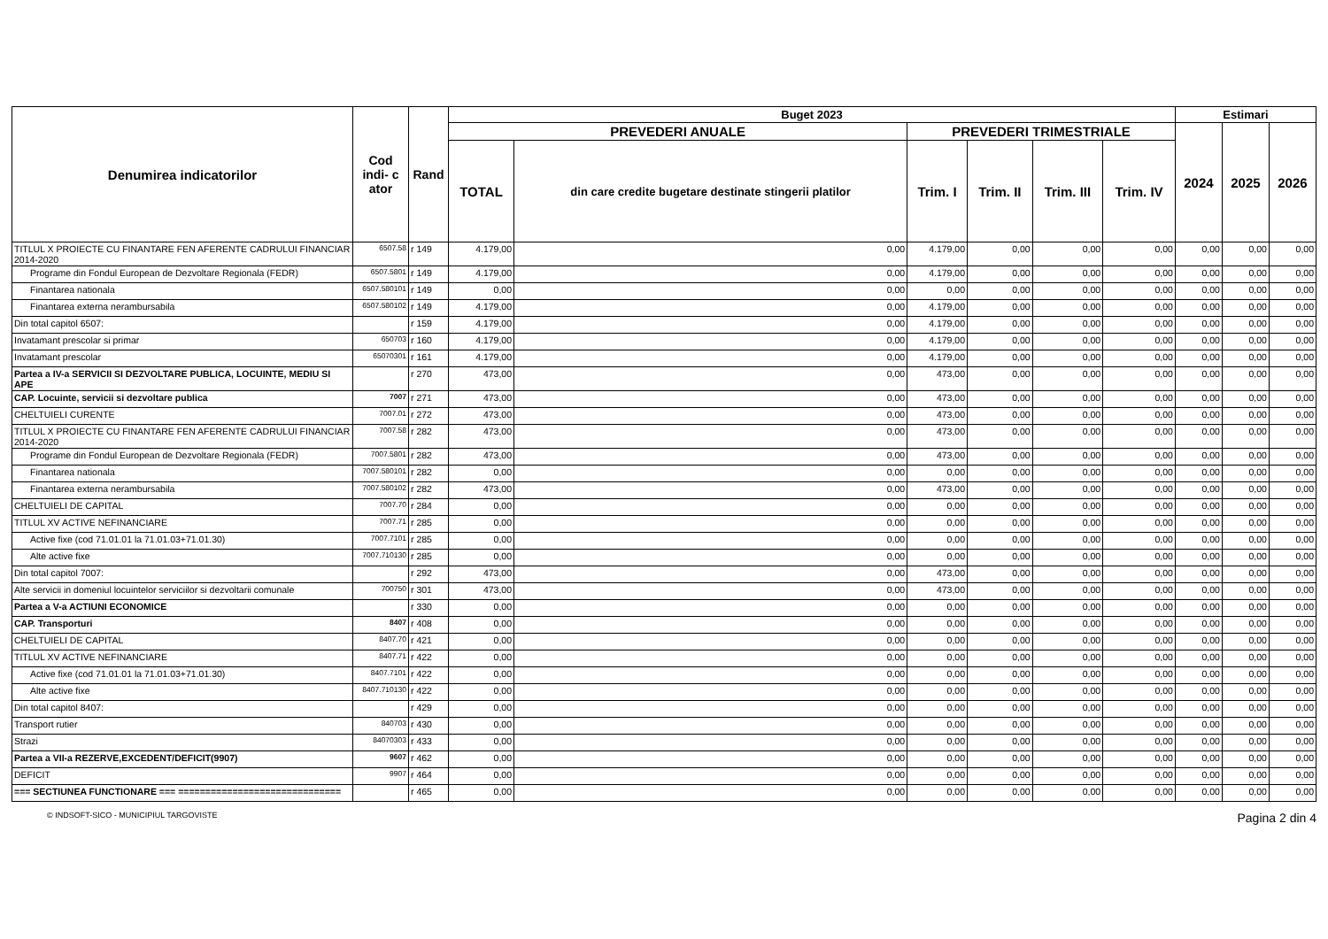| Denumirea indicatorilor | Cod indi- c ator | Rand | Buget 2023 | | | | | | Estimari | | |
| --- | --- | --- | --- | --- | --- | --- | --- | --- | --- | --- | --- |
| | | | PREVEDERI ANUALE | | PREVEDERI TRIMESTRIALE | | | | 2024 | 2025 | 2026 |
| | | | TOTAL | din care credite bugetare destinate stingerii platilor | Trim. I | Trim. II | Trim. III | Trim. IV | | | |
| TITLUL X PROIECTE CU FINANTARE FEN AFERENTE CADRULUI FINANCIAR 2014-2020 | 6507.58 | r 149 | 4.179,00 | 0,00 | 4.179,00 | 0,00 | 0,00 | 0,00 | 0,00 | 0,00 | 0,00 |
| Programe din Fondul European de Dezvoltare Regionala (FEDR) | 6507.5801 | r 149 | 4.179,00 | 0,00 | 4.179,00 | 0,00 | 0,00 | 0,00 | 0,00 | 0,00 | 0,00 |
| Finantarea nationala | 6507.580101 | r 149 | 0,00 | 0,00 | 0,00 | 0,00 | 0,00 | 0,00 | 0,00 | 0,00 | 0,00 |
| Finantarea externa nerambursabila | 6507.580102 | r 149 | 4.179,00 | 0,00 | 4.179,00 | 0,00 | 0,00 | 0,00 | 0,00 | 0,00 | 0,00 |
| Din total capitol 6507: | | r 159 | 4.179,00 | 0,00 | 4.179,00 | 0,00 | 0,00 | 0,00 | 0,00 | 0,00 | 0,00 |
| Invatamant prescolar si primar | 650703 | r 160 | 4.179,00 | 0,00 | 4.179,00 | 0,00 | 0,00 | 0,00 | 0,00 | 0,00 | 0,00 |
| Invatamant prescolar | 65070301 | r 161 | 4.179,00 | 0,00 | 4.179,00 | 0,00 | 0,00 | 0,00 | 0,00 | 0,00 | 0,00 |
| Partea a IV-a SERVICII SI DEZVOLTARE PUBLICA, LOCUINTE, MEDIU SI APE | | r 270 | 473,00 | 0,00 | 473,00 | 0,00 | 0,00 | 0,00 | 0,00 | 0,00 | 0,00 |
| CAP. Locuinte, servicii si dezvoltare publica | 7007 | r 271 | 473,00 | 0,00 | 473,00 | 0,00 | 0,00 | 0,00 | 0,00 | 0,00 | 0,00 |
| CHELTUIELI CURENTE | 7007.01 | r 272 | 473,00 | 0,00 | 473,00 | 0,00 | 0,00 | 0,00 | 0,00 | 0,00 | 0,00 |
| TITLUL X PROIECTE CU FINANTARE FEN AFERENTE CADRULUI FINANCIAR 2014-2020 | 7007.58 | r 282 | 473,00 | 0,00 | 473,00 | 0,00 | 0,00 | 0,00 | 0,00 | 0,00 | 0,00 |
| Programe din Fondul European de Dezvoltare Regionala (FEDR) | 7007.5801 | r 282 | 473,00 | 0,00 | 473,00 | 0,00 | 0,00 | 0,00 | 0,00 | 0,00 | 0,00 |
| Finantarea nationala | 7007.580101 | r 282 | 0,00 | 0,00 | 0,00 | 0,00 | 0,00 | 0,00 | 0,00 | 0,00 | 0,00 |
| Finantarea externa nerambursabila | 7007.580102 | r 282 | 473,00 | 0,00 | 473,00 | 0,00 | 0,00 | 0,00 | 0,00 | 0,00 | 0,00 |
| CHELTUIELI DE CAPITAL | 7007.70 | r 284 | 0,00 | 0,00 | 0,00 | 0,00 | 0,00 | 0,00 | 0,00 | 0,00 | 0,00 |
| TITLUL XV ACTIVE NEFINANCIARE | 7007.71 | r 285 | 0,00 | 0,00 | 0,00 | 0,00 | 0,00 | 0,00 | 0,00 | 0,00 | 0,00 |
| Active fixe (cod 71.01.01 la 71.01.03+71.01.30) | 7007.7101 | r 285 | 0,00 | 0,00 | 0,00 | 0,00 | 0,00 | 0,00 | 0,00 | 0,00 | 0,00 |
| Alte active fixe | 7007.710130 | r 285 | 0,00 | 0,00 | 0,00 | 0,00 | 0,00 | 0,00 | 0,00 | 0,00 | 0,00 |
| Din total capitol 7007: | | r 292 | 473,00 | 0,00 | 473,00 | 0,00 | 0,00 | 0,00 | 0,00 | 0,00 | 0,00 |
| Alte servicii in domeniul locuintelor serviciilor si dezvoltarii comunale | 700750 | r 301 | 473,00 | 0,00 | 473,00 | 0,00 | 0,00 | 0,00 | 0,00 | 0,00 | 0,00 |
| Partea a V-a ACTIUNI ECONOMICE | | r 330 | 0,00 | 0,00 | 0,00 | 0,00 | 0,00 | 0,00 | 0,00 | 0,00 | 0,00 |
| CAP. Transporturi | 8407 | r 408 | 0,00 | 0,00 | 0,00 | 0,00 | 0,00 | 0,00 | 0,00 | 0,00 | 0,00 |
| CHELTUIELI DE CAPITAL | 8407.70 | r 421 | 0,00 | 0,00 | 0,00 | 0,00 | 0,00 | 0,00 | 0,00 | 0,00 | 0,00 |
| TITLUL XV ACTIVE NEFINANCIARE | 8407.71 | r 422 | 0,00 | 0,00 | 0,00 | 0,00 | 0,00 | 0,00 | 0,00 | 0,00 | 0,00 |
| Active fixe (cod 71.01.01 la 71.01.03+71.01.30) | 8407.7101 | r 422 | 0,00 | 0,00 | 0,00 | 0,00 | 0,00 | 0,00 | 0,00 | 0,00 | 0,00 |
| Alte active fixe | 8407.710130 | r 422 | 0,00 | 0,00 | 0,00 | 0,00 | 0,00 | 0,00 | 0,00 | 0,00 | 0,00 |
| Din total capitol 8407: | | r 429 | 0,00 | 0,00 | 0,00 | 0,00 | 0,00 | 0,00 | 0,00 | 0,00 | 0,00 |
| Transport rutier | 840703 | r 430 | 0,00 | 0,00 | 0,00 | 0,00 | 0,00 | 0,00 | 0,00 | 0,00 | 0,00 |
| Strazi | 84070303 | r 433 | 0,00 | 0,00 | 0,00 | 0,00 | 0,00 | 0,00 | 0,00 | 0,00 | 0,00 |
| Partea a VII-a REZERVE,EXCEDENT/DEFICIT(9907) | 9607 | r 462 | 0,00 | 0,00 | 0,00 | 0,00 | 0,00 | 0,00 | 0,00 | 0,00 | 0,00 |
| DEFICIT | 9907 | r 464 | 0,00 | 0,00 | 0,00 | 0,00 | 0,00 | 0,00 | 0,00 | 0,00 | 0,00 |
| === SECTIUNEA FUNCTIONARE === ============================== | | r 465 | 0,00 | 0,00 | 0,00 | 0,00 | 0,00 | 0,00 | 0,00 | 0,00 | 0,00 |
© INDSOFT-SICO - MUNICIPIUL TARGOVISTE Pagina 2 din 4